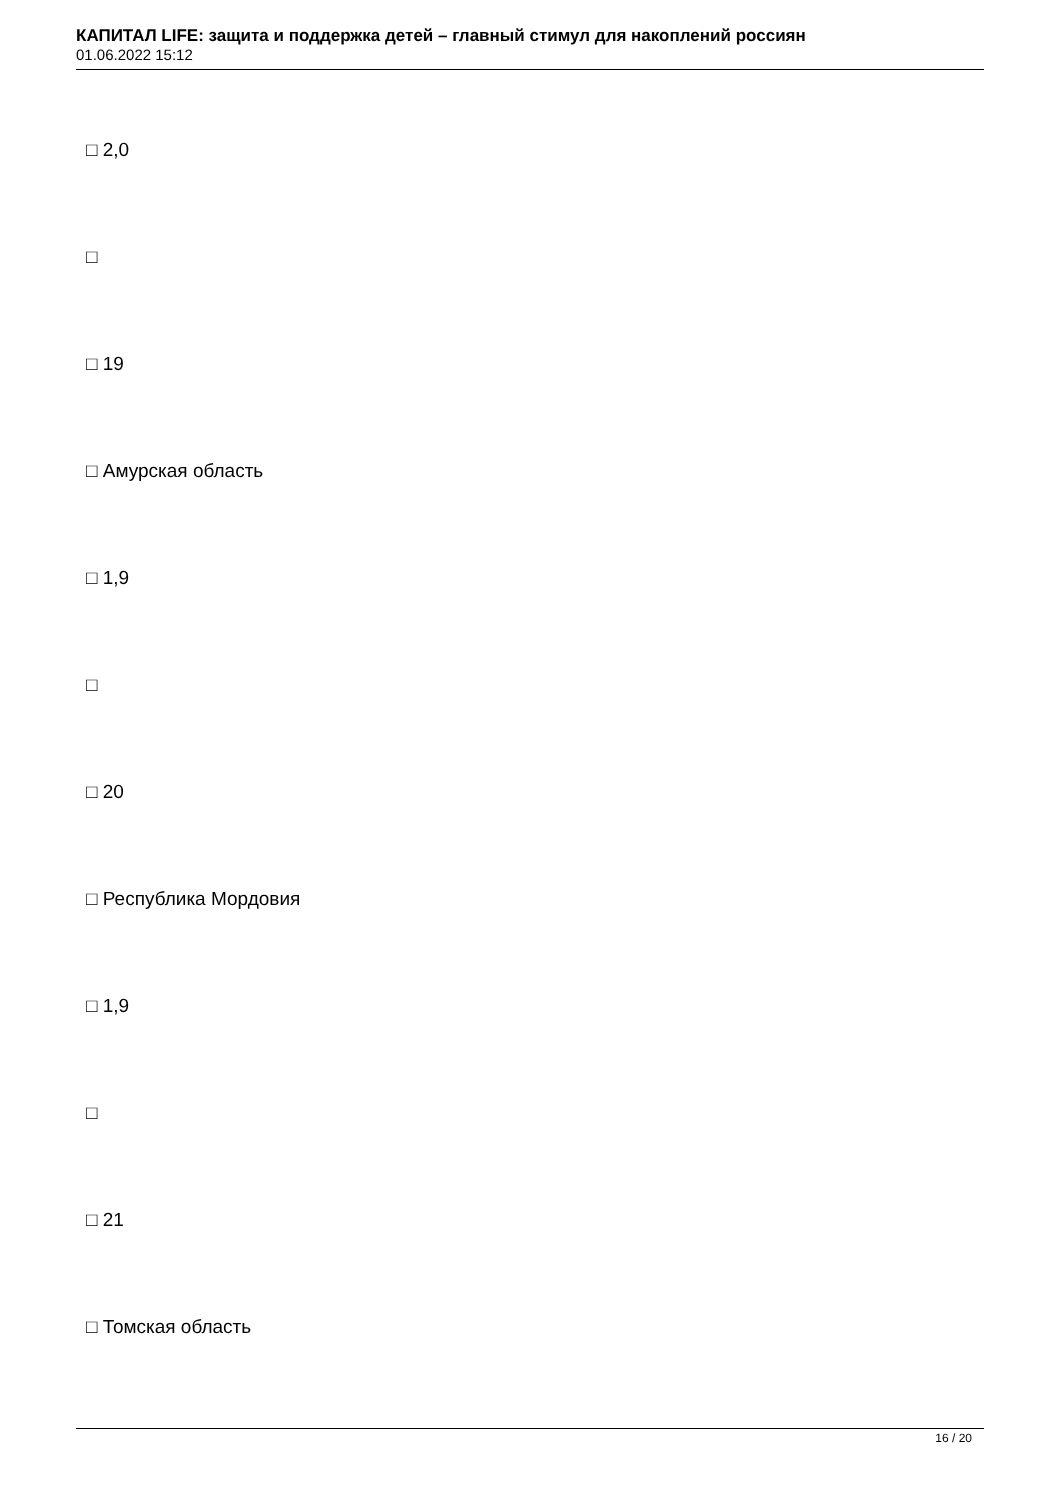КАПИТАЛ LIFE: защита и поддержка детей – главный стимул для накоплений россиян
01.06.2022 15:12
□ 2,0
□
□ 19
□ Амурская область
□ 1,9
□
□ 20
□ Республика Мордовия
□ 1,9
□
□ 21
□ Томская область
16 / 20